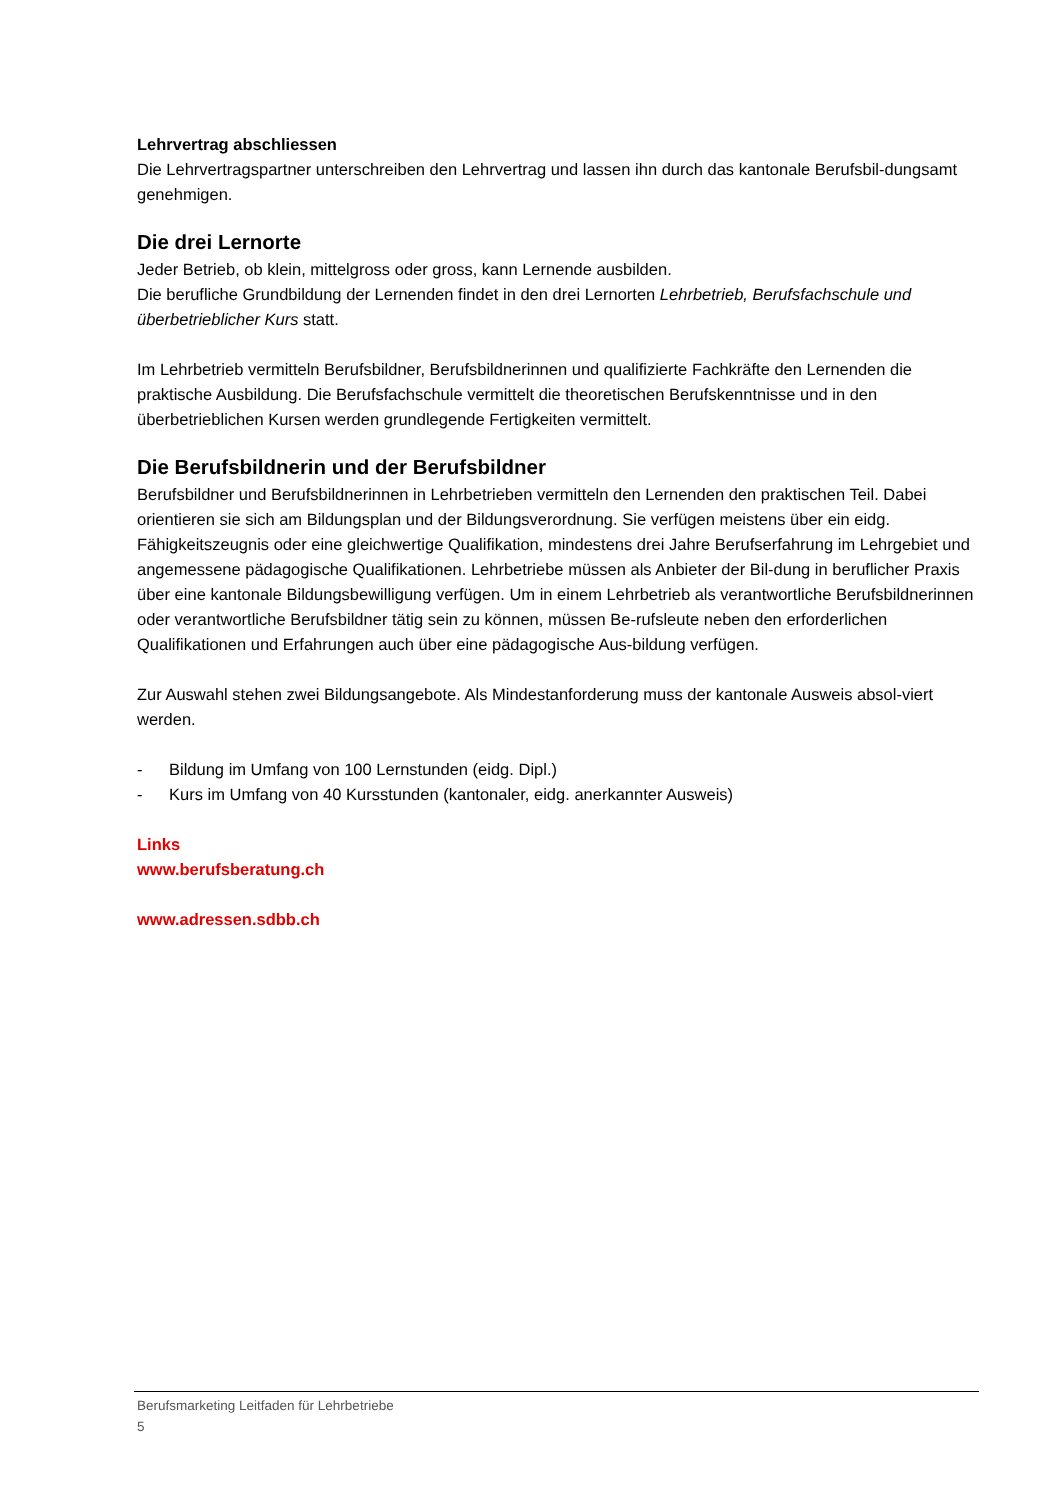Lehrvertrag abschliessen
Die Lehrvertragspartner unterschreiben den Lehrvertrag und lassen ihn durch das kantonale Berufsbil-dungsamt genehmigen.
Die drei Lernorte
Jeder Betrieb, ob klein, mittelgross oder gross, kann Lernende ausbilden.
Die berufliche Grundbildung der Lernenden findet in den drei Lernorten Lehrbetrieb, Berufsfachschule und überbetrieblicher Kurs statt.
Im Lehrbetrieb vermitteln Berufsbildner, Berufsbildnerinnen und qualifizierte Fachkräfte den Lernenden die praktische Ausbildung. Die Berufsfachschule vermittelt die theoretischen Berufskenntnisse und in den überbetrieblichen Kursen werden grundlegende Fertigkeiten vermittelt.
Die Berufsbildnerin und der Berufsbildner
Berufsbildner und Berufsbildnerinnen in Lehrbetrieben vermitteln den Lernenden den praktischen Teil. Dabei orientieren sie sich am Bildungsplan und der Bildungsverordnung. Sie verfügen meistens über ein eidg. Fähigkeitszeugnis oder eine gleichwertige Qualifikation, mindestens drei Jahre Berufserfahrung im Lehrgebiet und angemessene pädagogische Qualifikationen. Lehrbetriebe müssen als Anbieter der Bil-dung in beruflicher Praxis über eine kantonale Bildungsbewilligung verfügen. Um in einem Lehrbetrieb als verantwortliche Berufsbildnerinnen oder verantwortliche Berufsbildner tätig sein zu können, müssen Be-rufsleute neben den erforderlichen Qualifikationen und Erfahrungen auch über eine pädagogische Aus-bildung verfügen.
Zur Auswahl stehen zwei Bildungsangebote. Als Mindestanforderung muss der kantonale Ausweis absol-viert werden.
- Bildung im Umfang von 100 Lernstunden (eidg. Dipl.)
- Kurs im Umfang von 40 Kursstunden (kantonaler, eidg. anerkannter Ausweis)
Links
www.berufsberatung.ch
www.adressen.sdbb.ch
Berufsmarketing Leitfaden für Lehrbetriebe
5